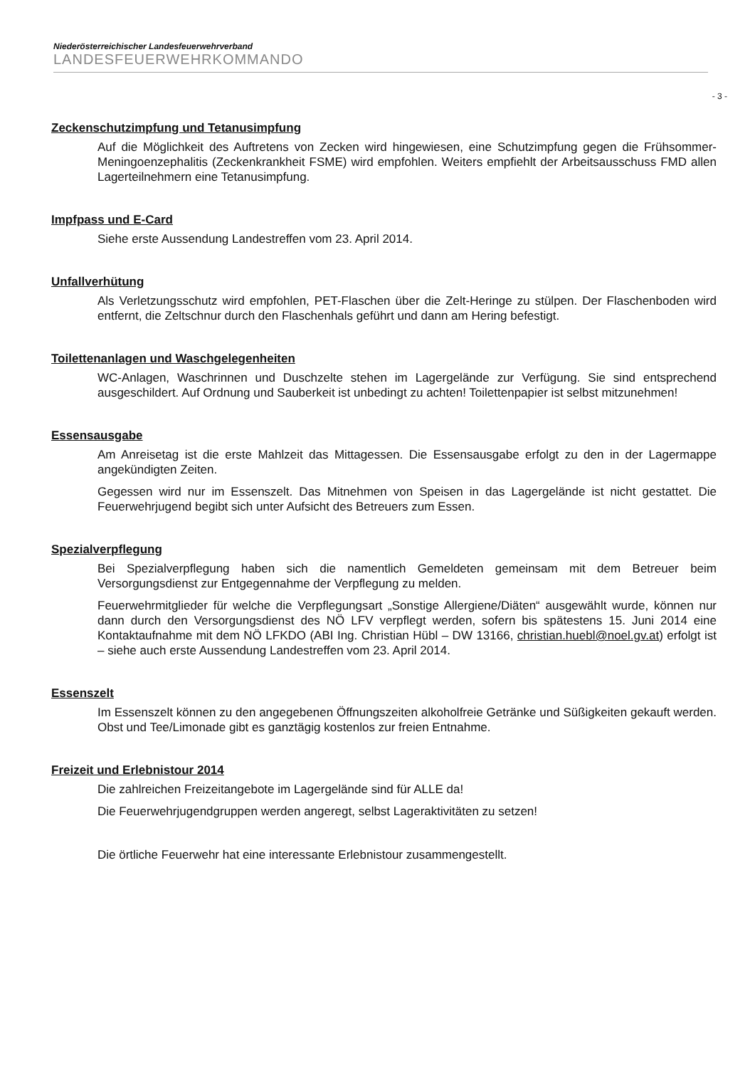Niederösterreichischer Landesfeuerwehrverband
LANDESFEUERWEHRKOMMANDO
- 3 -
Zeckenschutzimpfung und Tetanusimpfung
Auf die Möglichkeit des Auftretens von Zecken wird hingewiesen, eine Schutzimpfung gegen die Frühsommer-Meningoenzephalitis (Zeckenkrankheit FSME) wird empfohlen. Weiters empfiehlt der Arbeitsausschuss FMD allen Lagerteilnehmern eine Tetanusimpfung.
Impfpass und E-Card
Siehe erste Aussendung Landestreffen vom 23. April 2014.
Unfallverhütung
Als Verletzungsschutz wird empfohlen, PET-Flaschen über die Zelt-Heringe zu stülpen. Der Flaschenboden wird entfernt, die Zeltschnur durch den Flaschenhals geführt und dann am Hering befestigt.
Toilettenanlagen und Waschgelegenheiten
WC-Anlagen, Waschrinnen und Duschzelte stehen im Lagergelände zur Verfügung. Sie sind entsprechend ausgeschildert. Auf Ordnung und Sauberkeit ist unbedingt zu achten! Toilettenpapier ist selbst mitzunehmen!
Essensausgabe
Am Anreisetag ist die erste Mahlzeit das Mittagessen. Die Essensausgabe erfolgt zu den in der Lagermappe angekündigten Zeiten.
Gegessen wird nur im Essenszelt. Das Mitnehmen von Speisen in das Lagergelände ist nicht gestattet. Die Feuerwehrjugend begibt sich unter Aufsicht des Betreuers zum Essen.
Spezialverpflegung
Bei Spezialverpflegung haben sich die namentlich Gemeldeten gemeinsam mit dem Betreuer beim Versorgungsdienst zur Entgegennahme der Verpflegung zu melden.
Feuerwehrmitglieder für welche die Verpflegungsart „Sonstige Allergiene/Diäten“ ausgewählt wurde, können nur dann durch den Versorgungsdienst des NÖ LFV verpflegt werden, sofern bis spätestens 15. Juni 2014 eine Kontaktaufnahme mit dem NÖ LFKDO (ABI Ing. Christian Hübl – DW 13166, christian.huebl@noel.gv.at) erfolgt ist – siehe auch erste Aussendung Landestreffen vom 23. April 2014.
Essenszelt
Im Essenszelt können zu den angegebenen Öffnungszeiten alkoholfreie Getränke und Süßigkeiten gekauft werden. Obst und Tee/Limonade gibt es ganztägig kostenlos zur freien Entnahme.
Freizeit und Erlebnistour 2014
Die zahlreichen Freizeitangebote im Lagergelände sind für ALLE da!
Die Feuerwehrjugendgruppen werden angeregt, selbst Lageraktivitäten zu setzen!
Die örtliche Feuerwehr hat eine interessante Erlebnistour zusammengestellt.